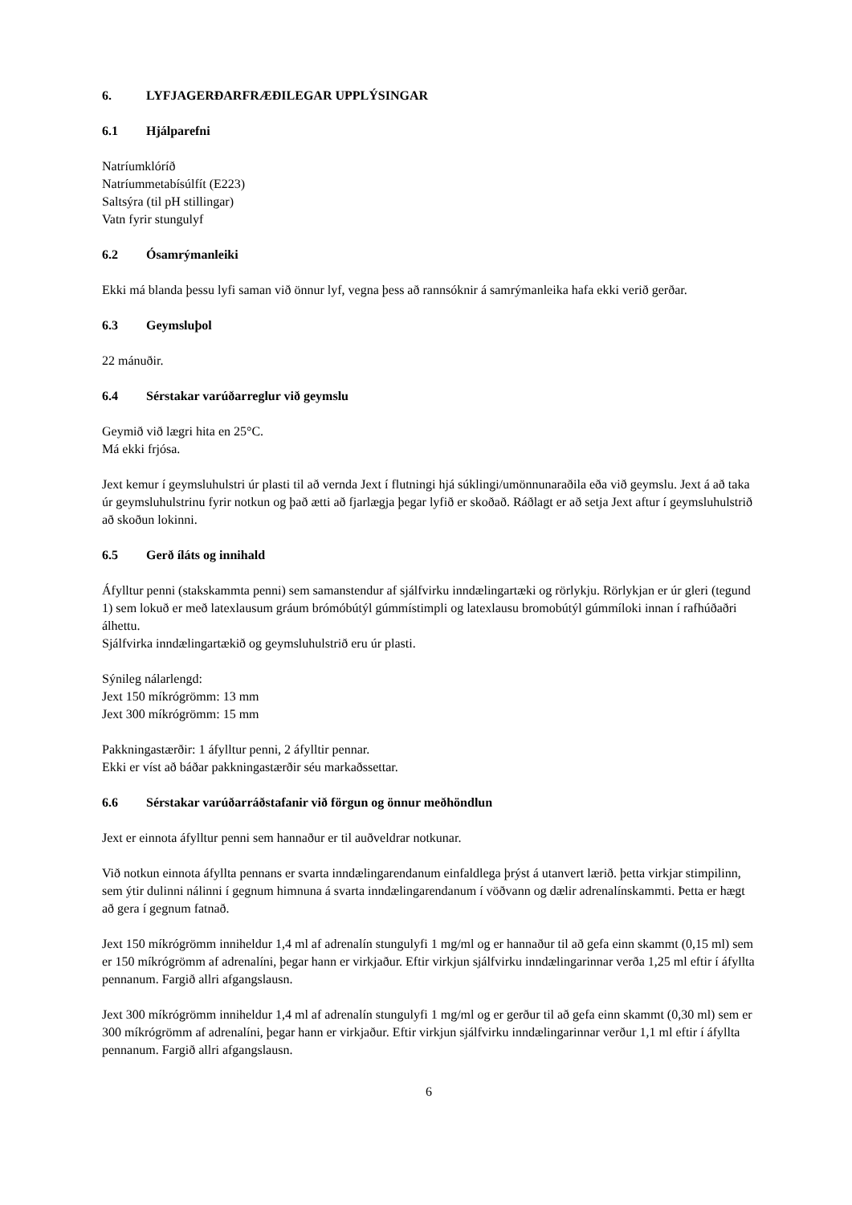6. LYFJAGERÐARFRÆÐILEGAR UPPLÝSINGAR
6.1 Hjálparefni
Natríumklóríð
Natríummetabísúlfít (E223)
Saltsýra (til pH stillingar)
Vatn fyrir stungulyf
6.2 Ósamrýmanleiki
Ekki má blanda þessu lyfi saman við önnur lyf, vegna þess að rannsóknir á samrýmanleika hafa ekki verið gerðar.
6.3 Geymsluþol
22 mánuðir.
6.4 Sérstakar varúðarreglur við geymslu
Geymið við lægri hita en 25°C.
Má ekki frjósa.
Jext kemur í geymsluhulstri úr plasti til að vernda Jext í flutningi hjá súklingi/umönnunaraðila eða við geymslu. Jext á að taka úr geymsluhulstrinu fyrir notkun og það ætti að fjarlægja þegar lyfið er skoðað. Ráðlagt er að setja Jext aftur í geymsluhulstrið að skoðun lokinni.
6.5 Gerð íláts og innihald
Áfylltur penni (stakskammta penni) sem samanstendur af sjálfvirku inndælingartæki og rörlykju. Rörlykjan er úr gleri (tegund 1) sem lokuð er með latexlausum gráum brómóbútýl gúmmístimpli og latexlausu bromobútýl gúmmíloki innan í rafhúðaðri álhettu.
Sjálfvirka inndælingartækið og geymsluhulstrið eru úr plasti.
Sýnileg nálarlengd:
Jext 150 míkrógrömm: 13 mm
Jext 300 míkrógrömm: 15 mm
Pakkningastærðir: 1 áfylltur penni, 2 áfylltir pennar.
Ekki er víst að báðar pakkningastærðir séu markaðssettar.
6.6 Sérstakar varúðarráðstafanir við förgun og önnur meðhöndlun
Jext er einnota áfylltur penni sem hannaður er til auðveldrar notkunar.
Við notkun einnota áfyllta pennans er svarta inndælingarendanum einfaldlega þrýst á utanvert lærið. þetta virkjar stimpilinn, sem ýtir dulinni nálinni í gegnum himnuna á svarta inndælingarendanum í vöðvann og dælir adrenalínskammti. Þetta er hægt að gera í gegnum fatnað.
Jext 150 míkrógrömm inniheldur 1,4 ml af adrenalín stungulyfi 1 mg/ml og er hannaður til að gefa einn skammt (0,15 ml) sem er 150 míkrógrömm af adrenalíni, þegar hann er virkjaður. Eftir virkjun sjálfvirku inndælingarinnar verða 1,25 ml eftir í áfyllta pennanum. Fargið allri afgangslausn.
Jext 300 míkrógrömm inniheldur 1,4 ml af adrenalín stungulyfi 1 mg/ml og er gerður til að gefa einn skammt (0,30 ml) sem er 300 míkrógrömm af adrenalíni, þegar hann er virkjaður. Eftir virkjun sjálfvirku inndælingarinnar verður 1,1 ml eftir í áfyllta pennanum. Fargið allri afgangslausn.
6